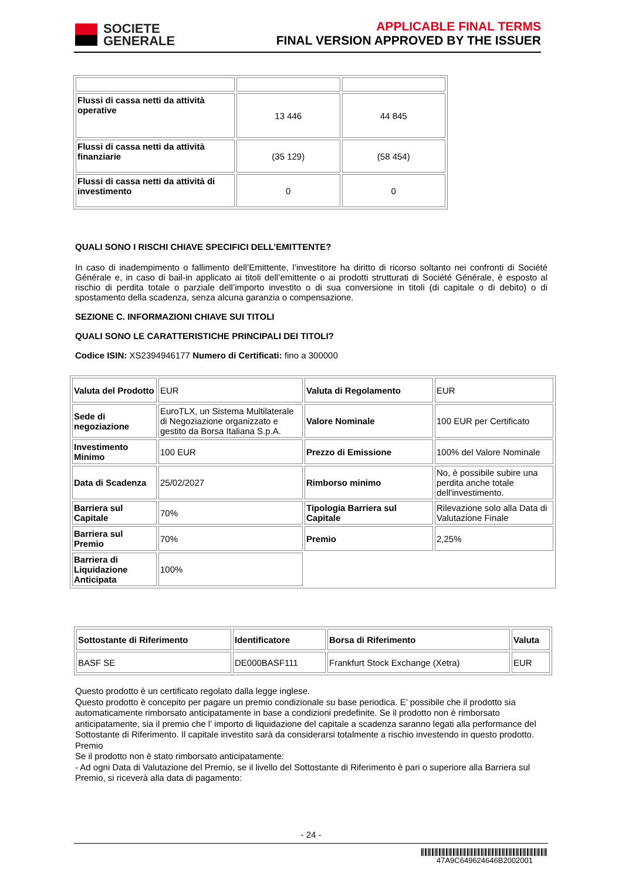SOCIETE
GENERALE
APPLICABLE FINAL TERMS
FINAL VERSION APPROVED BY THE ISSUER
| Flussi di cassa netti da attività operative | 13 446 | 44 845 |
| Flussi di cassa netti da attività finanziarie | (35 129) | (58 454) |
| Flussi di cassa netti da attività di investimento | 0 | 0 |
QUALI SONO I RISCHI CHIAVE SPECIFICI DELL’EMITTENTE?
In caso di inadempimento o fallimento dell’Emittente, l’investitore ha diritto di ricorso soltanto nei confronti di Société Générale e, in caso di bail-in applicato ai titoli dell’emittente o ai prodotti strutturati di Société Générale, è esposto al rischio di perdita totale o parziale dell’importo investito o di sua conversione in titoli (di capitale o di debito) o di spostamento della scadenza, senza alcuna garanzia o compensazione.
SEZIONE C. INFORMAZIONI CHIAVE SUI TITOLI
QUALI SONO LE CARATTERISTICHE PRINCIPALI DEI TITOLI?
Codice ISIN: XS2394946177 Numero di Certificati: fino a 300000
| Valuta del Prodotto | EUR | Valuta di Regolamento | EUR |
| Sede di negoziazione | EuroTLX, un Sistema Multilaterale di Negoziazione organizzato e gestito da Borsa Italiana S.p.A. | Valore Nominale | 100 EUR per Certificato |
| Investimento Minimo | 100 EUR | Prezzo di Emissione | 100% del Valore Nominale |
| Data di Scadenza | 25/02/2027 | Rimborso minimo | No, è possibile subire una perdita anche totale dell'investimento. |
| Barriera sul Capitale | 70% | Tipologia Barriera sul Capitale | Rilevazione solo alla Data di Valutazione Finale |
| Barriera sul Premio | 70% | Premio | 2,25% |
| Barriera di Liquidazione Anticipata | 100% | | |
| Sottostante di Riferimento | Identificatore | Borsa di Riferimento | Valuta |
| BASF SE | DE000BASF111 | Frankfurt Stock Exchange (Xetra) | EUR |
Questo prodotto è un certificato regolato dalla legge inglese.
Questo prodotto è concepito per pagare un premio condizionale su base periodica. E’ possibile che il prodotto sia automaticamente rimborsato anticipatamente in base a condizioni predefinite. Se il prodotto non è rimborsato anticipatamente, sia il premio che l’ importo di liquidazione del capitale a scadenza saranno legati alla performance del Sottostante di Riferimento. Il capitale investito sarà da considerarsi totalmente a rischio investendo in questo prodotto.
Premio
Se il prodotto non è stato rimborsato anticipatamente:
- Ad ogni Data di Valutazione del Premio, se il livello del Sottostante di Riferimento è pari o superiore alla Barriera sul Premio, si riceverà alla data di pagamento:
- 24 -
47A9C649624646B2002001